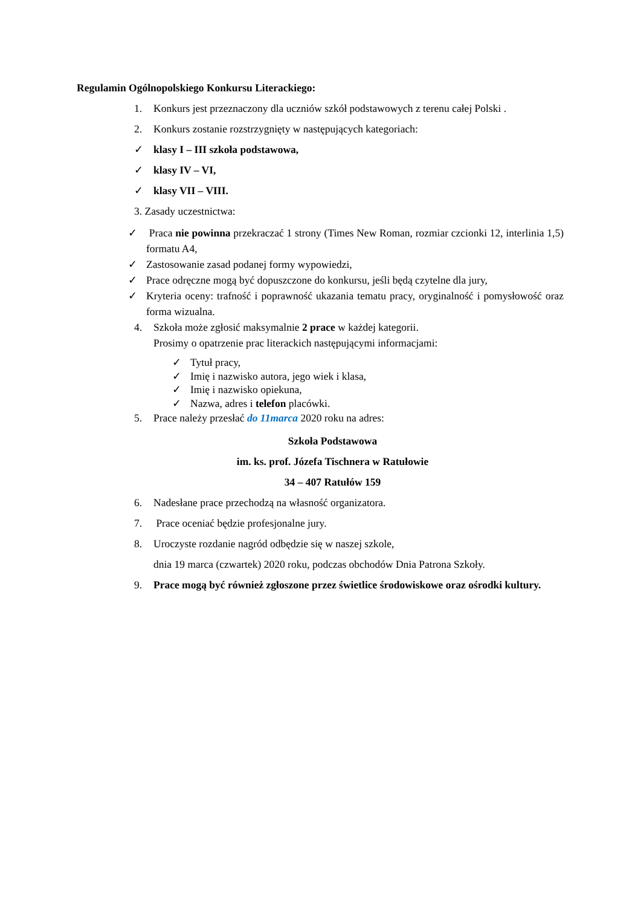Regulamin Ogólnopolskiego Konkursu Literackiego:
1. Konkurs jest przeznaczony dla uczniów szkół podstawowych z terenu całej Polski .
2. Konkurs zostanie rozstrzygnięty w następujących kategoriach:
✓ klasy I – III szkoła podstawowa,
✓ klasy IV – VI,
✓ klasy VII – VIII.
3. Zasady uczestnictwa:
✓ Praca nie powinna przekraczać 1 strony (Times New Roman, rozmiar czcionki 12, interlinia 1,5) formatu A4,
✓ Zastosowanie zasad podanej formy wypowiedzi,
✓ Prace odręczne mogą być dopuszczone do konkursu, jeśli będą czytelne dla jury,
✓ Kryteria oceny: trafność i poprawność ukazania tematu pracy, oryginalność i pomysłowość oraz forma wizualna.
4. Szkoła może zgłosić maksymalnie 2 prace w każdej kategorii.
Prosimy o opatrzenie prac literackich następującymi informacjami:
✓ Tytuł pracy,
✓ Imię i nazwisko autora, jego wiek i klasa,
✓ Imię i nazwisko opiekuna,
✓ Nazwa, adres i telefon placówki.
5. Prace należy przesłać do 11marca 2020 roku na adres:
Szkoła Podstawowa
im. ks. prof. Józefa Tischnera w Ratułowie
34 – 407 Ratułów 159
6. Nadesłane prace przechodzą na własność organizatora.
7. Prace oceniać będzie profesjonalne jury.
8. Uroczyste rozdanie nagród odbędzie się w naszej szkole,
dnia 19 marca (czwartek) 2020 roku, podczas obchodów Dnia Patrona Szkoły.
9. Prace mogą być również zgłoszone przez świetlice środowiskowe oraz ośrodki kultury.